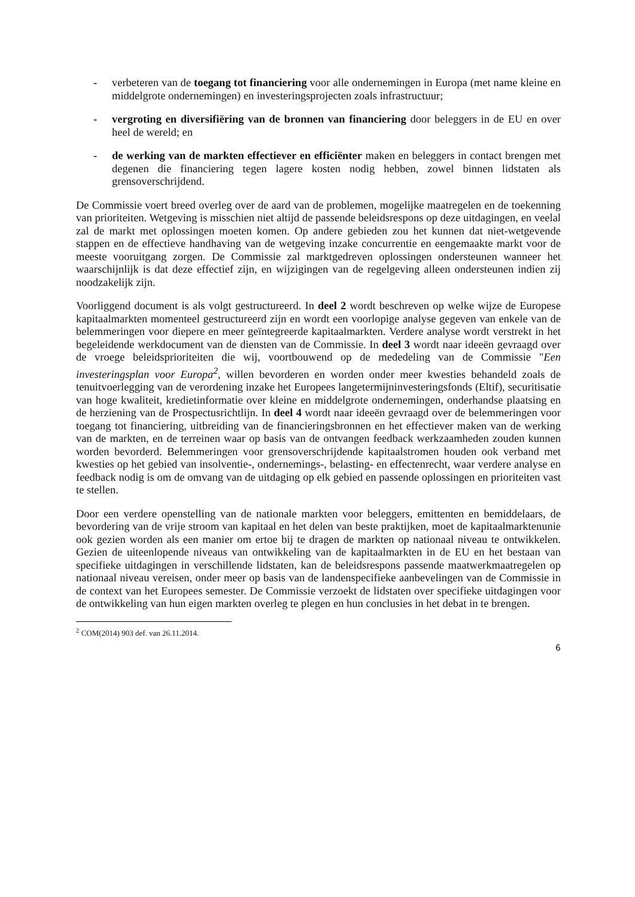- verbeteren van de toegang tot financiering voor alle ondernemingen in Europa (met name kleine en middelgrote ondernemingen) en investeringsprojecten zoals infrastructuur;
- vergroting en diversifiëring van de bronnen van financiering door beleggers in de EU en over heel de wereld; en
- de werking van de markten effectiever en efficiënter maken en beleggers in contact brengen met degenen die financiering tegen lagere kosten nodig hebben, zowel binnen lidstaten als grensoverschrijdend.
De Commissie voert breed overleg over de aard van de problemen, mogelijke maatregelen en de toekenning van prioriteiten. Wetgeving is misschien niet altijd de passende beleidsrespons op deze uitdagingen, en veelal zal de markt met oplossingen moeten komen. Op andere gebieden zou het kunnen dat niet-wetgevende stappen en de effectieve handhaving van de wetgeving inzake concurrentie en eengemaakte markt voor de meeste vooruitgang zorgen. De Commissie zal marktgedreven oplossingen ondersteunen wanneer het waarschijnlijk is dat deze effectief zijn, en wijzigingen van de regelgeving alleen ondersteunen indien zij noodzakelijk zijn.
Voorliggend document is als volgt gestructureerd. In deel 2 wordt beschreven op welke wijze de Europese kapitaalmarkten momenteel gestructureerd zijn en wordt een voorlopige analyse gegeven van enkele van de belemmeringen voor diepere en meer geïntegreerde kapitaalmarkten. Verdere analyse wordt verstrekt in het begeleidende werkdocument van de diensten van de Commissie. In deel 3 wordt naar ideeën gevraagd over de vroege beleidsprioriteiten die wij, voortbouwend op de mededeling van de Commissie "Een investeringsplan voor Europa<sup>2</sup>, willen bevorderen en worden onder meer kwesties behandeld zoals de tenuitvoerlegging van de verordening inzake het Europees langetermijninvesteringsfonds (Eltif), securitisatie van hoge kwaliteit, kredietinformatie over kleine en middelgrote ondernemingen, onderhandse plaatsing en de herziening van de Prospectusrichtlijn. In deel 4 wordt naar ideeën gevraagd over de belemmeringen voor toegang tot financiering, uitbreiding van de financieringsbronnen en het effectiever maken van de werking van de markten, en de terreinen waar op basis van de ontvangen feedback werkzaamheden zouden kunnen worden bevorderd. Belemmeringen voor grensoverschrijdende kapitaalstromen houden ook verband met kwesties op het gebied van insolventie-, ondernemings-, belasting- en effectenrecht, waar verdere analyse en feedback nodig is om de omvang van de uitdaging op elk gebied en passende oplossingen en prioriteiten vast te stellen.
Door een verdere openstelling van de nationale markten voor beleggers, emittenten en bemiddelaars, de bevordering van de vrije stroom van kapitaal en het delen van beste praktijken, moet de kapitaalmarktenunie ook gezien worden als een manier om ertoe bij te dragen de markten op nationaal niveau te ontwikkelen. Gezien de uiteenlopende niveaus van ontwikkeling van de kapitaalmarkten in de EU en het bestaan van specifieke uitdagingen in verschillende lidstaten, kan de beleidsrespons passende maatwerkmaatregelen op nationaal niveau vereisen, onder meer op basis van de landenspecifieke aanbevelingen van de Commissie in de context van het Europees semester. De Commissie verzoekt de lidstaten over specifieke uitdagingen voor de ontwikkeling van hun eigen markten overleg te plegen en hun conclusies in het debat in te brengen.
<sup>2</sup> COM(2014) 903 def. van 26.11.2014.
6